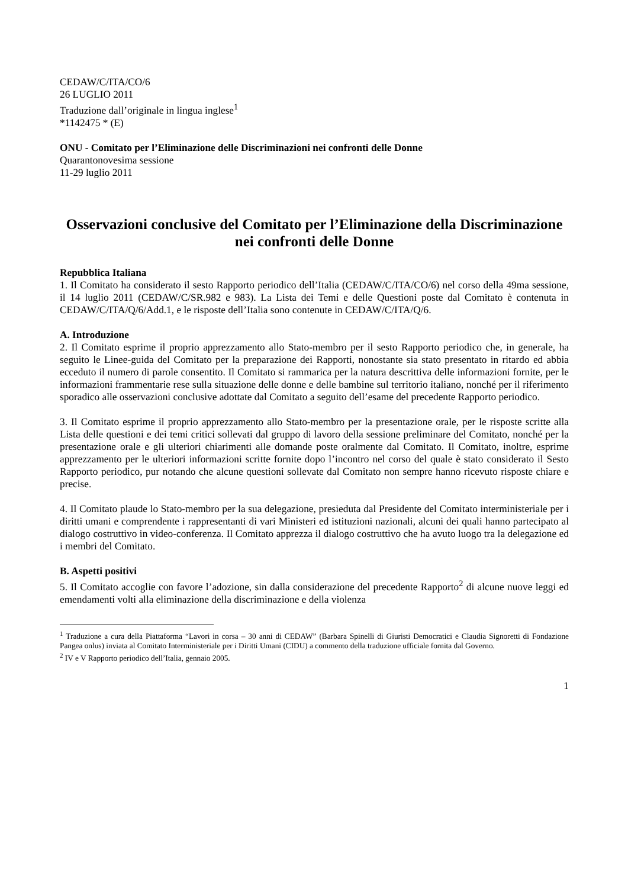CEDAW/C/ITA/CO/6
26 LUGLIO 2011
Traduzione dall’originale in lingua inglese<sup>1</sup>
*1142475 * (E)
ONU - Comitato per l’Eliminazione delle Discriminazioni nei confronti delle Donne
Quarantonovesima sessione
11-29 luglio 2011
Osservazioni conclusive del Comitato per l’Eliminazione della Discriminazione nei confronti delle Donne
Repubblica Italiana
1. Il Comitato ha considerato il sesto Rapporto periodico dell’Italia (CEDAW/C/ITA/CO/6) nel corso della 49ma sessione, il 14 luglio 2011 (CEDAW/C/SR.982 e 983). La Lista dei Temi e delle Questioni poste dal Comitato è contenuta in CEDAW/C/ITA/Q/6/Add.1, e le risposte dell’Italia sono contenute in CEDAW/C/ITA/Q/6.
A. Introduzione
2. Il Comitato esprime il proprio apprezzamento allo Stato-membro per il sesto Rapporto periodico che, in generale, ha seguito le Linee-guida del Comitato per la preparazione dei Rapporti, nonostante sia stato presentato in ritardo ed abbia ecceduto il numero di parole consentito. Il Comitato si rammarica per la natura descrittiva delle informazioni fornite, per le informazioni frammentarie rese sulla situazione delle donne e delle bambine sul territorio italiano, nonché per il riferimento sporadico alle osservazioni conclusive adottate dal Comitato a seguito dell’esame del precedente Rapporto periodico.
3. Il Comitato esprime il proprio apprezzamento allo Stato-membro per la presentazione orale, per le risposte scritte alla Lista delle questioni e dei temi critici sollevati dal gruppo di lavoro della sessione preliminare del Comitato, nonché per la presentazione orale e gli ulteriori chiarimenti alle domande poste oralmente dal Comitato. Il Comitato, inoltre, esprime apprezzamento per le ulteriori informazioni scritte fornite dopo l’incontro nel corso del quale è stato considerato il Sesto Rapporto periodico, pur notando che alcune questioni sollevate dal Comitato non sempre hanno ricevuto risposte chiare e precise.
4. Il Comitato plaude lo Stato-membro per la sua delegazione, presieduta dal Presidente del Comitato interministeriale per i diritti umani e comprendente i rappresentanti di vari Ministeri ed istituzioni nazionali, alcuni dei quali hanno partecipato al dialogo costruttivo in video-conferenza. Il Comitato apprezza il dialogo costruttivo che ha avuto luogo tra la delegazione ed i membri del Comitato.
B. Aspetti positivi
5. Il Comitato accoglie con favore l’adozione, sin dalla considerazione del precedente Rapporto<sup>2</sup> di alcune nuove leggi ed emendamenti volti alla eliminazione della discriminazione e della violenza
<sup>1</sup> Traduzione a cura della Piattaforma “Lavori in corsa – 30 anni di CEDAW” (Barbara Spinelli di Giuristi Democratici e Claudia Signoretti di Fondazione Pangea onlus) inviata al Comitato Interministeriale per i Diritti Umani (CIDU) a commento della traduzione ufficiale fornita dal Governo.
<sup>2</sup> IV e V Rapporto periodico dell’Italia, gennaio 2005.
1